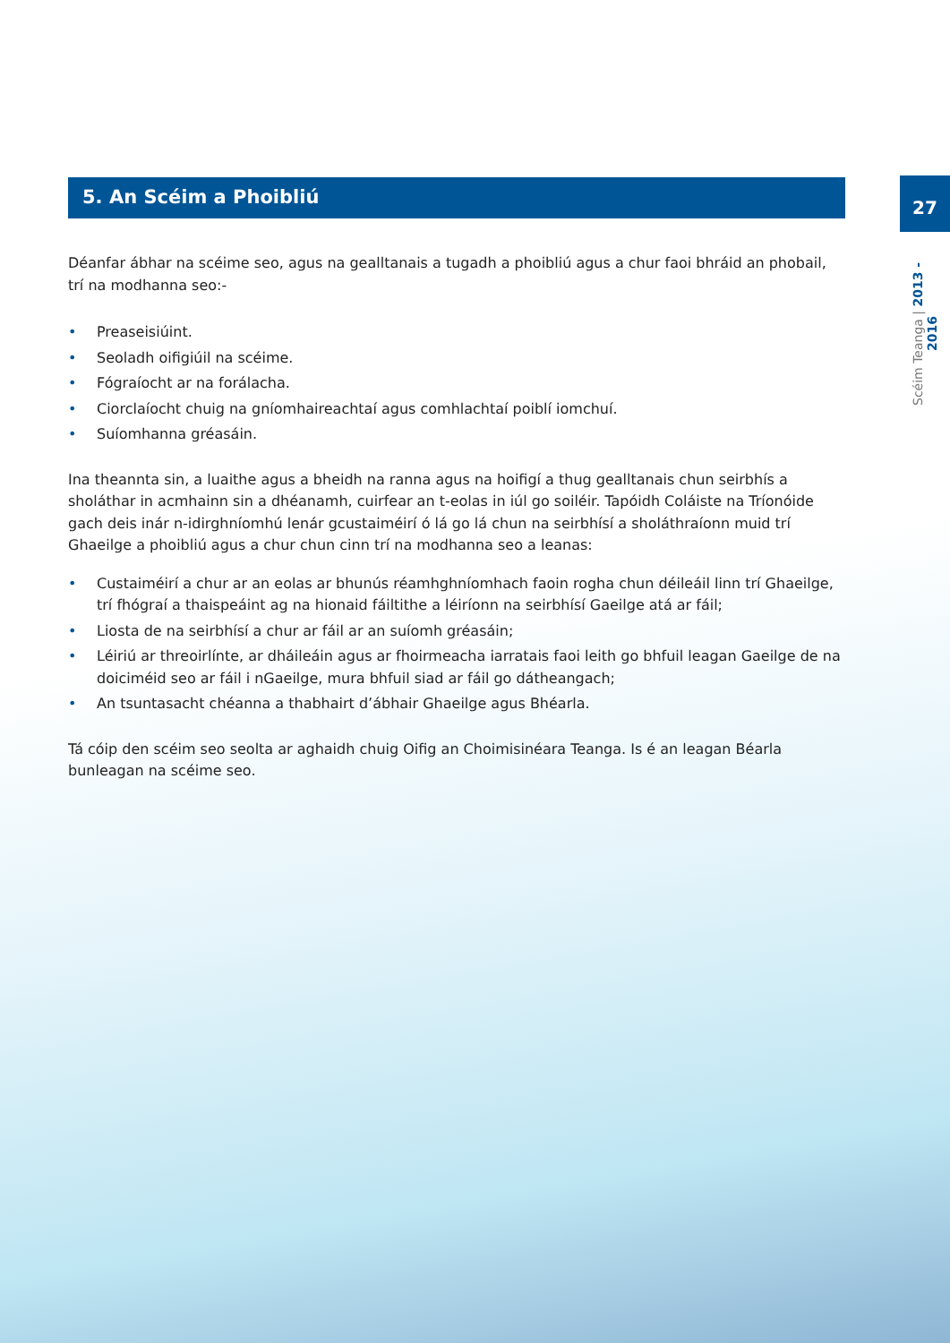5. An Scéim a Phoibliú
Déanfar ábhar na scéime seo, agus na gealltanais a tugadh a phoibliú agus a chur faoi bhráid an phobail, trí na modhanna seo:-
• Preaseisiúint.
• Seoladh oifigiúil na scéime.
• Fógraíocht ar na forálacha.
• Ciorclaíocht chuig na gníomhaireachtaí agus comhlachtaí poiblí iomchuí.
• Suíomhanna gréasáin.
Ina theannta sin, a luaithe agus a bheidh na ranna agus na hoifigí a thug gealltanais chun seirbhís a sholáthar in acmhainn sin a dhéanamh, cuirfear an t-eolas in iúl go soiléir. Tapóidh Coláiste na Tríonóide gach deis inár n-idirghníomhú lenár gcustaiméirí ó lá go lá chun na seirbhísí a sholáthraíonn muid trí Ghaeilge a phoibliú agus a chur chun cinn trí na modhanna seo a leanas:
• Custaiméirí a chur ar an eolas ar bhunús réamhghníomhach faoin rogha chun déileáil linn trí Ghaeilge, trí fhógraí a thaispeáint ag na hionaid fáiltithe a léiríonn na seirbhísí Gaeilge atá ar fáil;
• Liosta de na seirbhísí a chur ar fáil ar an suíomh gréasáin;
• Léiriú ar threoirlínte, ar dháileáin agus ar fhoirmeacha iarratais faoi leith go bhfuil leagan Gaeilge de na doiciméid seo ar fáil i nGaeilge, mura bhfuil siad ar fáil go dátheangach;
• An tsuntasacht chéanna a thabhairt d’ábhair Ghaeilge agus Bhéarla.
Tá cóip den scéim seo seolta ar aghaidh chuig Oifig an Choimisinéara Teanga. Is é an leagan Béarla bunleagan na scéime seo.
27
Scéim Teanga | 2013 - 2016